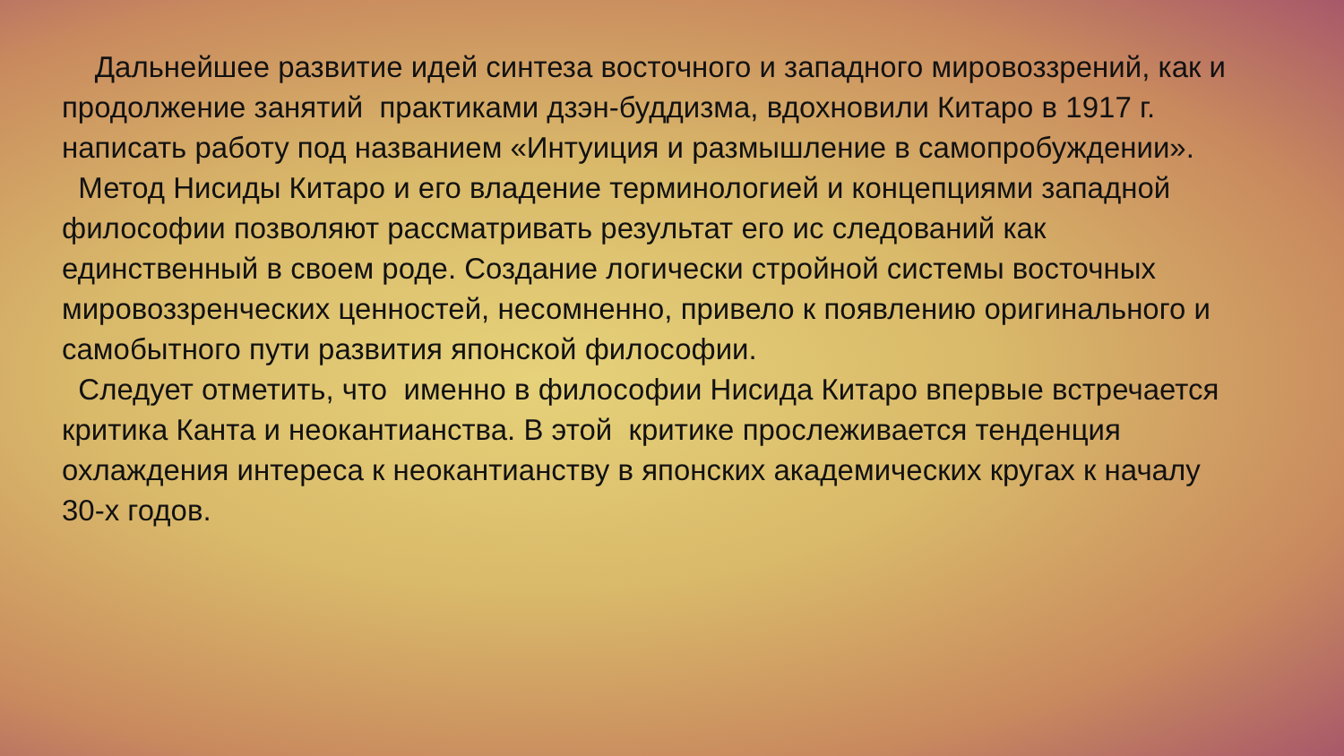Дальнейшее развитие идей синтеза восточного и западного мировоззрений, как и продолжение занятий практиками дзэн-буддизма, вдохновили Китаро в 1917 г. написать работу под названием «Интуиция и размышление в самопробуждении».
Метод Нисиды Китаро и его владение терминологией и концепциями западной философии позволяют рассматривать результат его ис следований как единственный в своем роде. Создание логически стройной системы восточных мировоззренческих ценностей, несомненно, привело к появлению оригинального и самобытного пути развития японской философии.
Следует отметить, что именно в философии Нисида Китаро впервые встречается критика Канта и неокантианства. В этой критике прослеживается тенденция охлаждения интереса к неокантианству в японских академических кругах к началу 30-х годов.